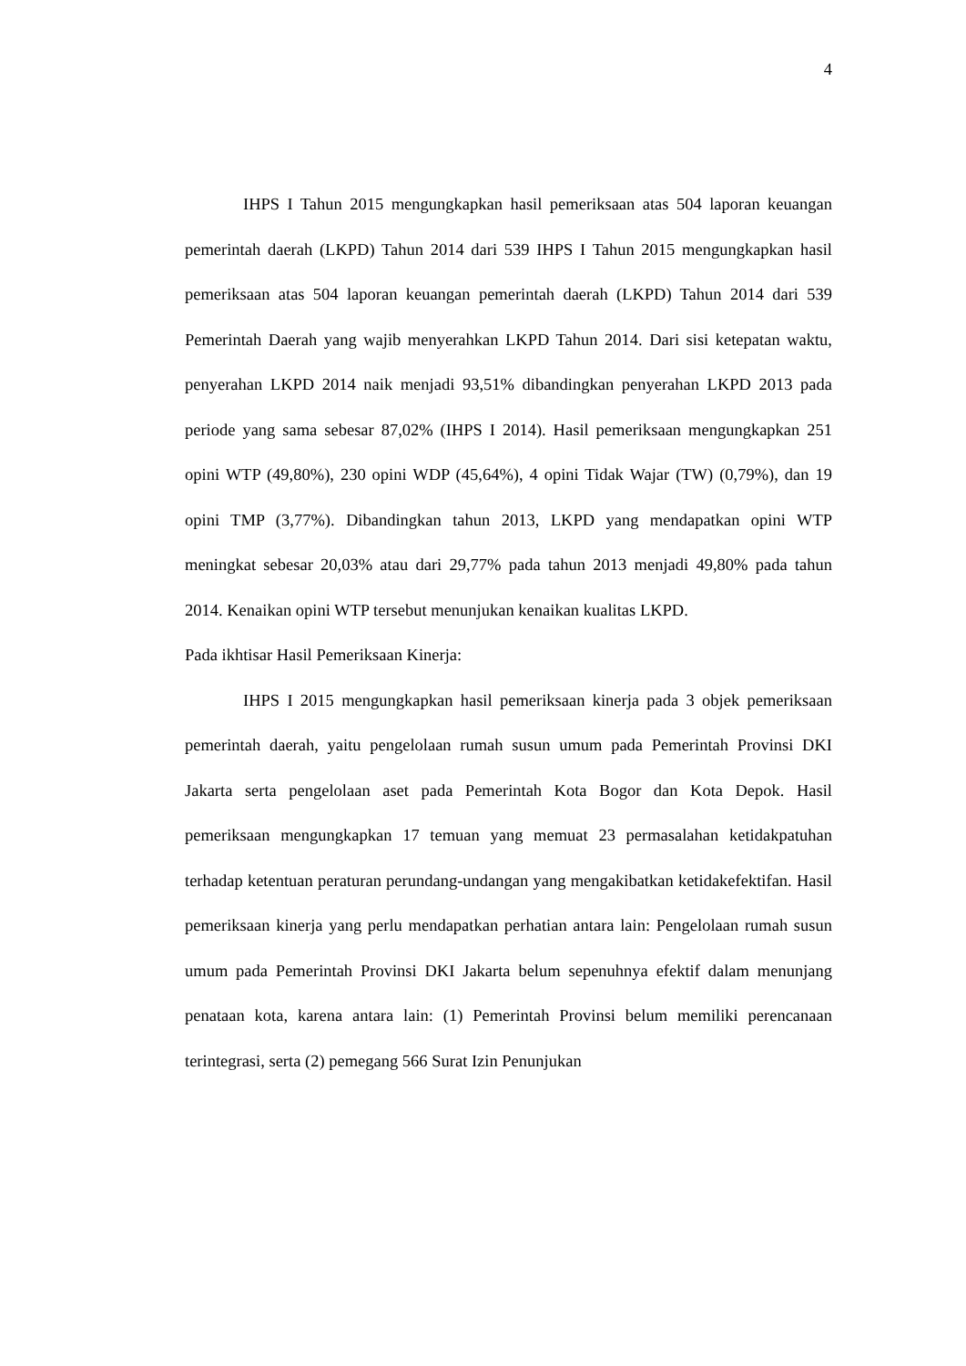4
IHPS I Tahun 2015 mengungkapkan hasil pemeriksaan atas 504 laporan keuangan pemerintah daerah (LKPD) Tahun 2014 dari 539 IHPS I Tahun 2015 mengungkapkan hasil pemeriksaan atas 504 laporan keuangan pemerintah daerah (LKPD) Tahun 2014 dari 539 Pemerintah Daerah yang wajib menyerahkan LKPD Tahun 2014. Dari sisi ketepatan waktu, penyerahan LKPD 2014 naik menjadi 93,51% dibandingkan penyerahan LKPD 2013 pada periode yang sama sebesar 87,02% (IHPS I 2014). Hasil pemeriksaan mengungkapkan 251 opini WTP (49,80%), 230 opini WDP (45,64%), 4 opini Tidak Wajar (TW) (0,79%), dan 19 opini TMP (3,77%). Dibandingkan tahun 2013, LKPD yang mendapatkan opini WTP meningkat sebesar 20,03% atau dari 29,77% pada tahun 2013 menjadi 49,80% pada tahun 2014. Kenaikan opini WTP tersebut menunjukan kenaikan kualitas LKPD.
Pada ikhtisar Hasil Pemeriksaan Kinerja:
IHPS I 2015 mengungkapkan hasil pemeriksaan kinerja pada 3 objek pemeriksaan pemerintah daerah, yaitu pengelolaan rumah susun umum pada Pemerintah Provinsi DKI Jakarta serta pengelolaan aset pada Pemerintah Kota Bogor dan Kota Depok. Hasil pemeriksaan mengungkapkan 17 temuan yang memuat 23 permasalahan ketidakpatuhan terhadap ketentuan peraturan perundang-undangan yang mengakibatkan ketidakefektifan. Hasil pemeriksaan kinerja yang perlu mendapatkan perhatian antara lain: Pengelolaan rumah susun umum pada Pemerintah Provinsi DKI Jakarta belum sepenuhnya efektif dalam menunjang penataan kota, karena antara lain: (1) Pemerintah Provinsi belum memiliki perencanaan terintegrasi, serta (2) pemegang 566 Surat Izin Penunjukan